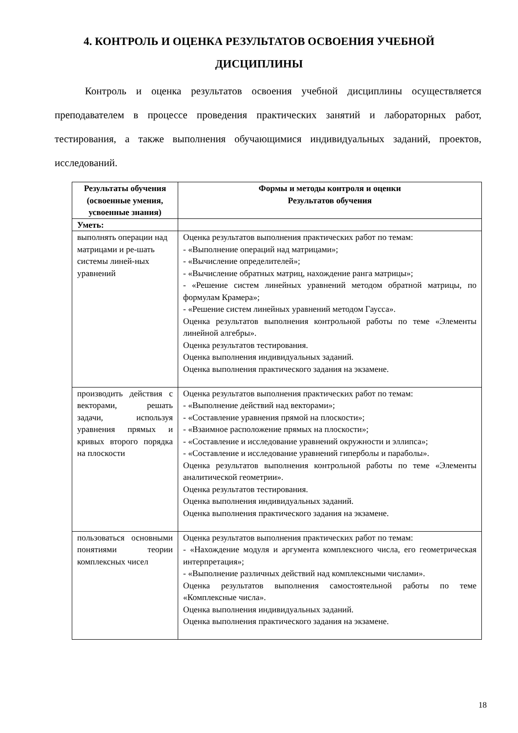4. КОНТРОЛЬ И ОЦЕНКА РЕЗУЛЬТАТОВ ОСВОЕНИЯ УЧЕБНОЙ
ДИСЦИПЛИНЫ
Контроль и оценка результатов освоения учебной дисциплины осуществляется преподавателем в процессе проведения практических занятий и лабораторных работ, тестирования, а также выполнения обучающимися индивидуальных заданий, проектов, исследований.
| Результаты обучения (освоенные умения, усвоенные знания) | Формы и методы контроля и оценки Результатов обучения |
| --- | --- |
| Уметь: | |
| выполнять операции над матрицами и ре-шать системы линей-ных уравнений | Оценка результатов выполнения практических работ по темам: - «Выполнение операций над матрицами»; - «Вычисление определителей»; - «Вычисление обратных матриц, нахождение ранга матрицы»; - «Решение систем линейных уравнений методом обратной матрицы, по формулам Крамера»; - «Решение систем линейных уравнений методом Гаусса». Оценка результатов выполнения контрольной работы по теме «Элементы линейной алгебры». Оценка результатов тестирования. Оценка выполнения индивидуальных заданий. Оценка выполнения практического задания на экзамене. |
| производить действия с векторами, решать задачи, используя уравнения прямых и кривых второго порядка на плоскости | Оценка результатов выполнения практических работ по темам: - «Выполнение действий над векторами»; - «Составление уравнения прямой на плоскости»; - «Взаимное расположение прямых на плоскости»; - «Составление и исследование уравнений окружности и эллипса»; - «Составление и исследование уравнений гиперболы и параболы». Оценка результатов выполнения контрольной работы по теме «Элементы аналитической геометрии». Оценка результатов тестирования. Оценка выполнения индивидуальных заданий. Оценка выполнения практического задания на экзамене. |
| пользоваться основными понятиями теории комплексных чисел | Оценка результатов выполнения практических работ по темам: - «Нахождение модуля и аргумента комплексного числа, его геометрическая интерпретация»; - «Выполнение различных действий над комплексными числами». Оценка результатов выполнения самостоятельной работы по теме «Комплексные числа». Оценка выполнения индивидуальных заданий. Оценка выполнения практического задания на экзамене. |
18